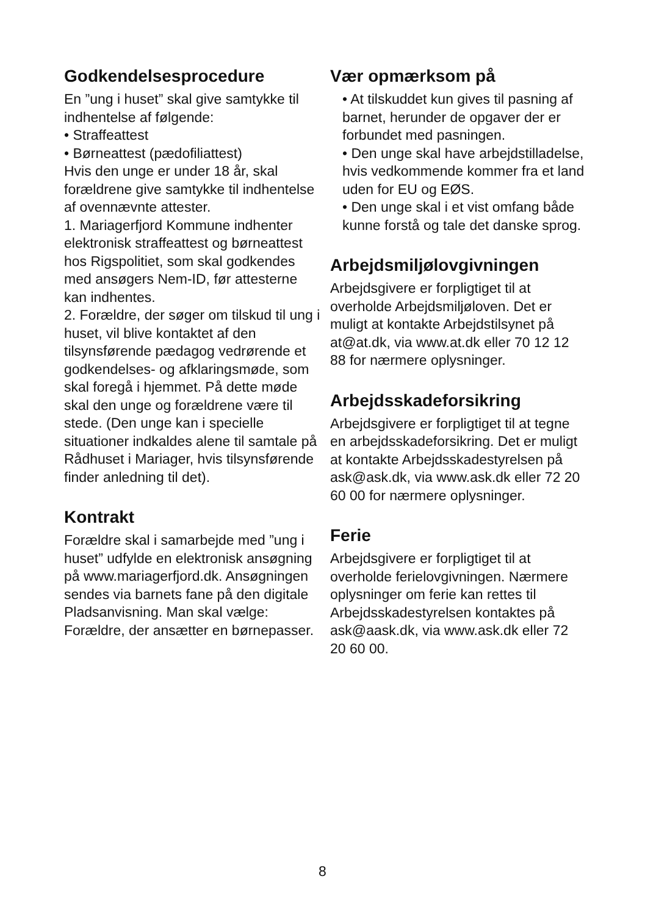Godkendelsesprocedure
En ”ung i huset” skal give samtykke til indhentelse af følgende:
• Straffeattest
• Børneattest (pædofiliattest)
Hvis den unge er under 18 år, skal forældrene give samtykke til indhentelse af ovennævnte attester.
1. Mariagerfjord Kommune indhenter elektronisk straffeattest og børneattest hos Rigspolitiet, som skal godkendes med ansøgers Nem-ID, før attesterne kan indhentes.
2. Forældre, der søger om tilskud til ung i huset, vil blive kontaktet af den tilsynsførende pædagog vedrørende et godkendelses- og afklaringsmøde, som skal foregå i hjemmet. På dette møde skal den unge og forældrene være til stede. (Den unge kan i specielle situationer indkaldes alene til samtale på Rådhuset i Mariager, hvis tilsynsførende finder anledning til det).
Kontrakt
Forældre skal i samarbejde med ”ung i huset” udfylde en elektronisk ansøgning på www.mariagerfjord.dk. Ansøgningen sendes via barnets fane på den digitale Pladsanvisning. Man skal vælge: Forældre, der ansætter en børnepasser.
Vær opmærksom på
• At tilskuddet kun gives til pasning af barnet, herunder de opgaver der er forbundet med pasningen.
• Den unge skal have arbejdstilladelse, hvis vedkommende kommer fra et land uden for EU og EØS.
• Den unge skal i et vist omfang både kunne forstå og tale det danske sprog.
Arbejdsmiljølovgivningen
Arbejdsgivere er forpligtiget til at overholde Arbejdsmiljøloven. Det er muligt at kontakte Arbejdstilsynet på at@at.dk, via www.at.dk eller 70 12 12 88 for nærmere oplysninger.
Arbejdsskadeforsikring
Arbejdsgivere er forpligtiget til at tegne en arbejdsskadeforsikring. Det er muligt at kontakte Arbejdsskadestyrelsen på ask@ask.dk, via www.ask.dk eller 72 20 60 00 for nærmere oplysninger.
Ferie
Arbejdsgivere er forpligtiget til at overholde ferielovgivningen. Nærmere oplysninger om ferie kan rettes til Arbejdsskadestyrelsen kontaktes på ask@aask.dk, via www.ask.dk eller 72 20 60 00.
8